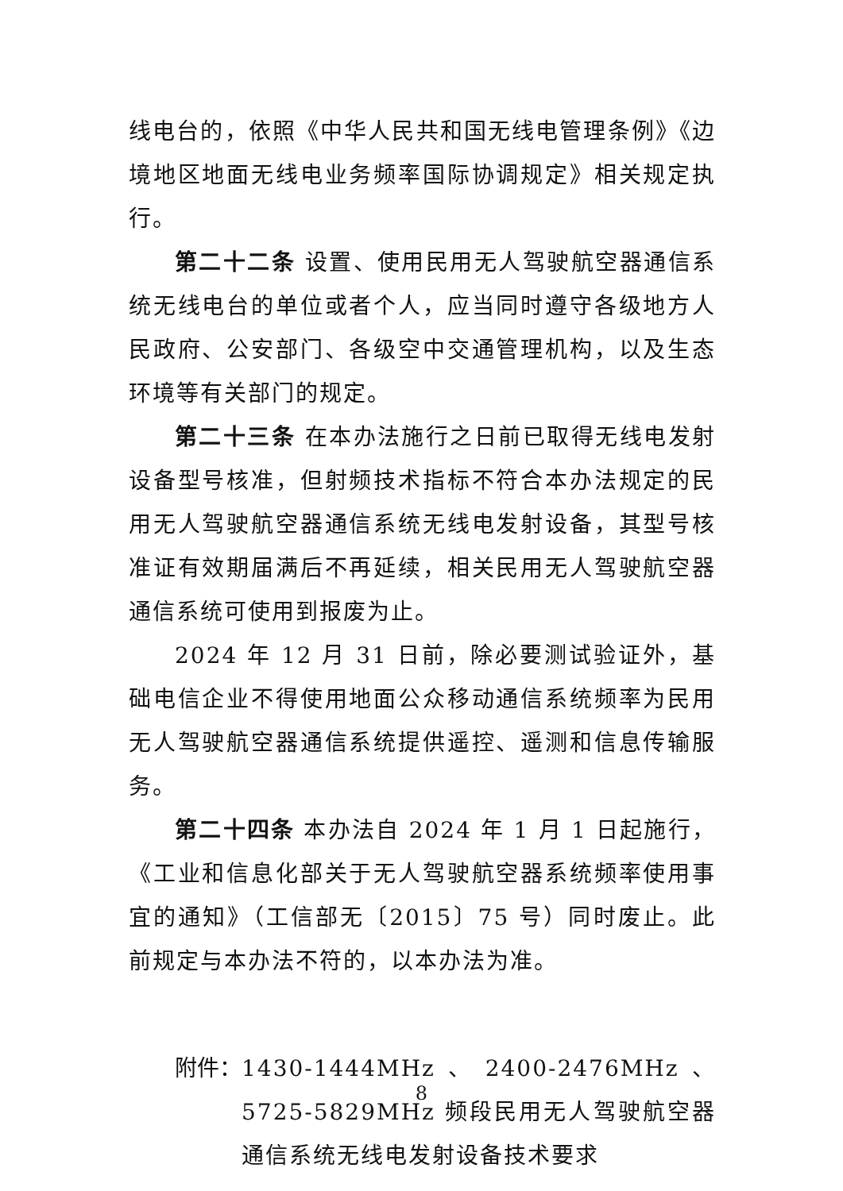线电台的，依照《中华人民共和国无线电管理条例》《边境地区地面无线电业务频率国际协调规定》相关规定执行。
第二十二条 设置、使用民用无人驾驶航空器通信系统无线电台的单位或者个人，应当同时遵守各级地方人民政府、公安部门、各级空中交通管理机构，以及生态环境等有关部门的规定。
第二十三条 在本办法施行之日前已取得无线电发射设备型号核准，但射频技术指标不符合本办法规定的民用无人驾驶航空器通信系统无线电发射设备，其型号核准证有效期届满后不再延续，相关民用无人驾驶航空器通信系统可使用到报废为止。
2024 年 12 月 31 日前，除必要测试验证外，基础电信企业不得使用地面公众移动通信系统频率为民用无人驾驶航空器通信系统提供遥控、遥测和信息传输服务。
第二十四条 本办法自 2024 年 1 月 1 日起施行，《工业和信息化部关于无人驾驶航空器系统频率使用事宜的通知》（工信部无〔2015〕75 号）同时废止。此前规定与本办法不符的，以本办法为准。
附件： 1430-1444MHz、2400-2476MHz、5725-5829MHz 频段民用无人驾驶航空器通信系统无线电发射设备技术要求
8